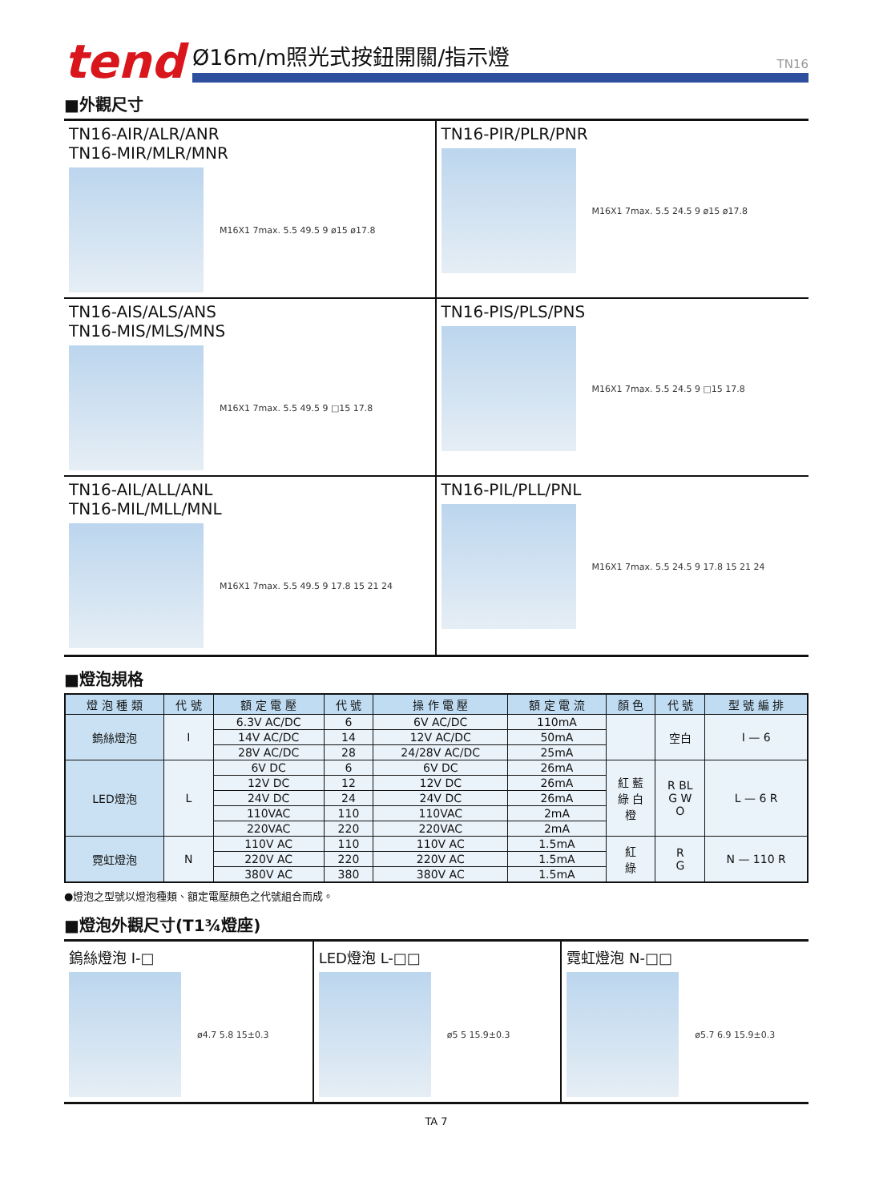tend
Ø16m/m照光式按鈕開關/指示燈 TN16
■外觀尺寸
TN16-AIR/ALR/ANR
TN16-MIR/MLR/MNR
M16X1 7max. 5.5 49.5 9 ø15 ø17.8
TN16-PIR/PLR/PNR
M16X1 7max. 5.5 24.5 9 ø15 ø17.8
TN16-AIS/ALS/ANS
TN16-MIS/MLS/MNS
M16X1 7max. 5.5 49.5 9 □15 17.8
TN16-PIS/PLS/PNS
M16X1 7max. 5.5 24.5 9 □15 17.8
TN16-AIL/ALL/ANL
TN16-MIL/MLL/MNL
M16X1 7max. 5.5 49.5 9 17.8 15 21 24
TN16-PIL/PLL/PNL
M16X1 7max. 5.5 24.5 9 17.8 15 21 24
■燈泡規格
| 燈 泡 種 類 | 代 號 | 額 定 電 壓 | 代 號 | 操 作 電 壓 | 額 定 電 流 | 顏 色 | 代 號 | 型 號 編 排 |
| --- | --- | --- | --- | --- | --- | --- | --- | --- |
| 鎢絲燈泡 | I | 6.3V AC/DC | 6 | 6V AC/DC | 110mA | | 空白 | I — 6 |
| | | 14V AC/DC | 14 | 12V AC/DC | 50mA | | | |
| | | 28V AC/DC | 28 | 24/28V AC/DC | 25mA | | | |
| LED燈泡 | L | 6V DC | 6 | 6V DC | 26mA | 紅 藍 綠 白 橙 | R BL G W O | L — 6 R |
| | | 12V DC | 12 | 12V DC | 26mA | | | |
| | | 24V DC | 24 | 24V DC | 26mA | | | |
| | | 110VAC | 110 | 110VAC | 2mA | | | |
| | | 220VAC | 220 | 220VAC | 2mA | | | |
| 霓虹燈泡 | N | 110V AC | 110 | 110V AC | 1.5mA | 紅 綠 | R G | N — 110 R |
| | | 220V AC | 220 | 220V AC | 1.5mA | | | |
| | | 380V AC | 380 | 380V AC | 1.5mA | | | |
●燈泡之型號以燈泡種類、額定電壓顏色之代號組合而成。
■燈泡外觀尺寸(T1¾燈座)
鎢絲燈泡 I-□
ø4.7 5.8 15±0.3
LED燈泡 L-□□
ø5 5 15.9±0.3
霓虹燈泡 N-□□
ø5.7 6.9 15.9±0.3
TA 7